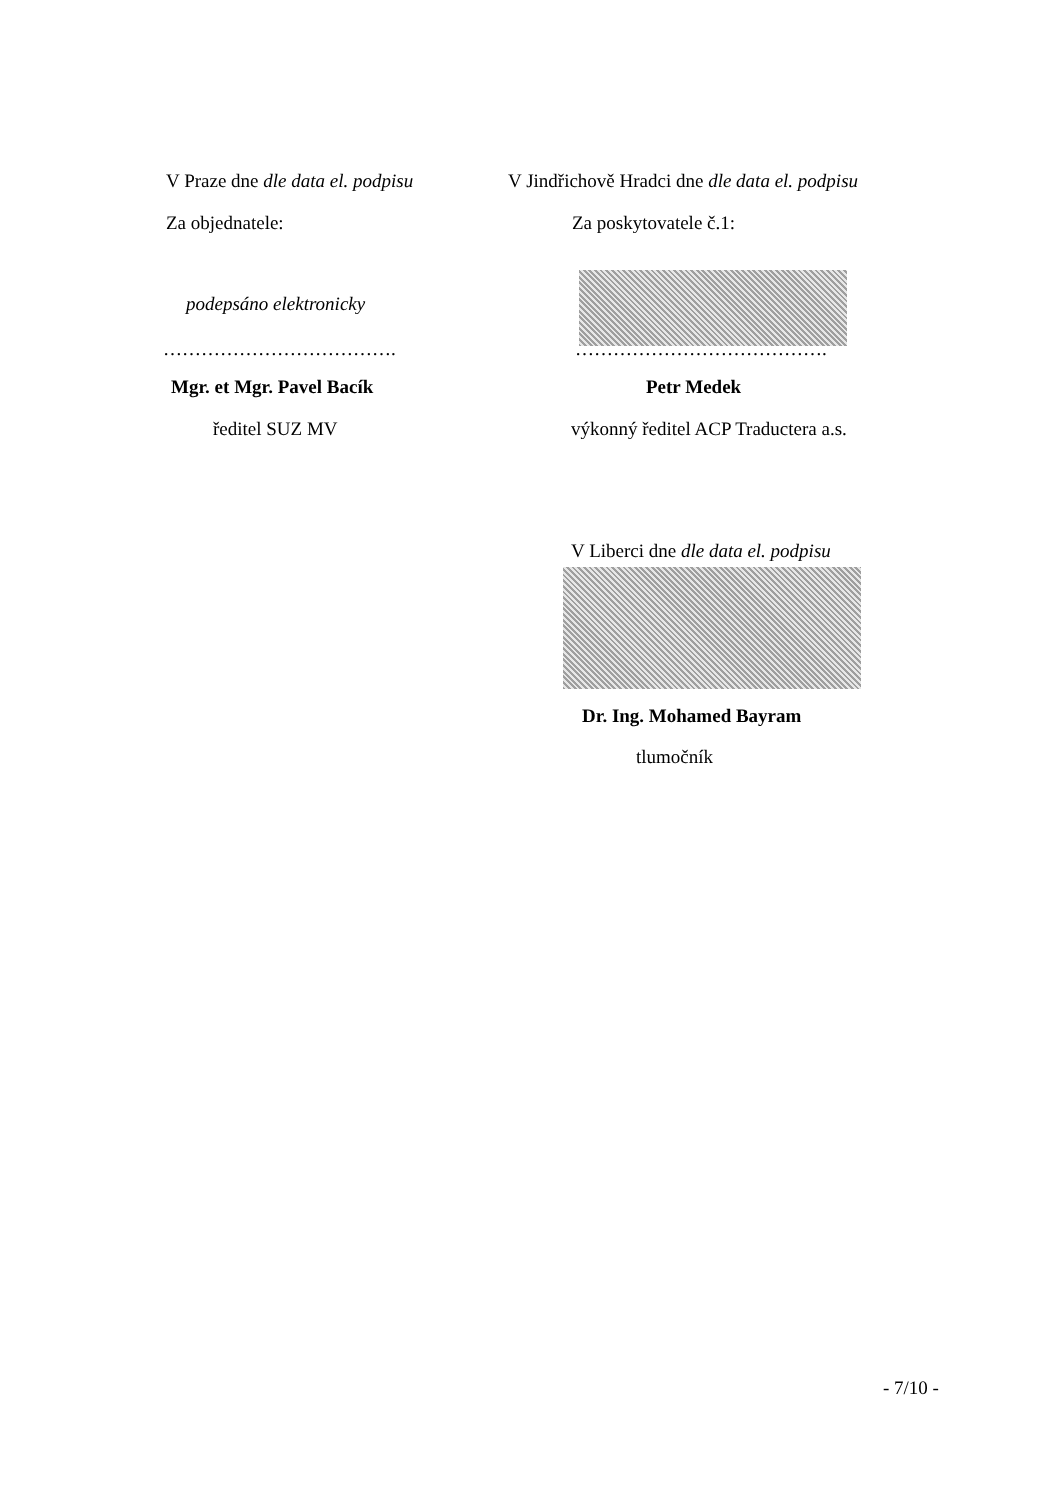V Praze dne dle data el. podpisu V Jindřichově Hradci dne dle data el. podpisu
Za objednatele: Za poskytovatele č.1:
podepsáno elektronicky
………………………………. ………………………………….
Mgr. et Mgr. Pavel Bacík Petr Medek
ředitel SUZ MV výkonný ředitel ACP Traductera a.s.
V Liberci dne dle data el. podpisu
Dr. Ing. Mohamed Bayram
tlumočník
- 7/10 -